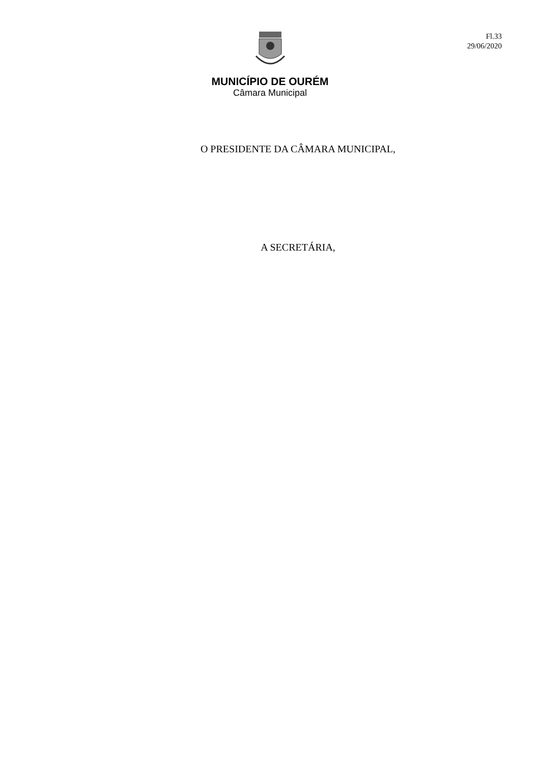Fl.33
29/06/2020
MUNICÍPIO DE OURÉM
Câmara Municipal
O PRESIDENTE DA CÂMARA MUNICIPAL,
A SECRETÁRIA,